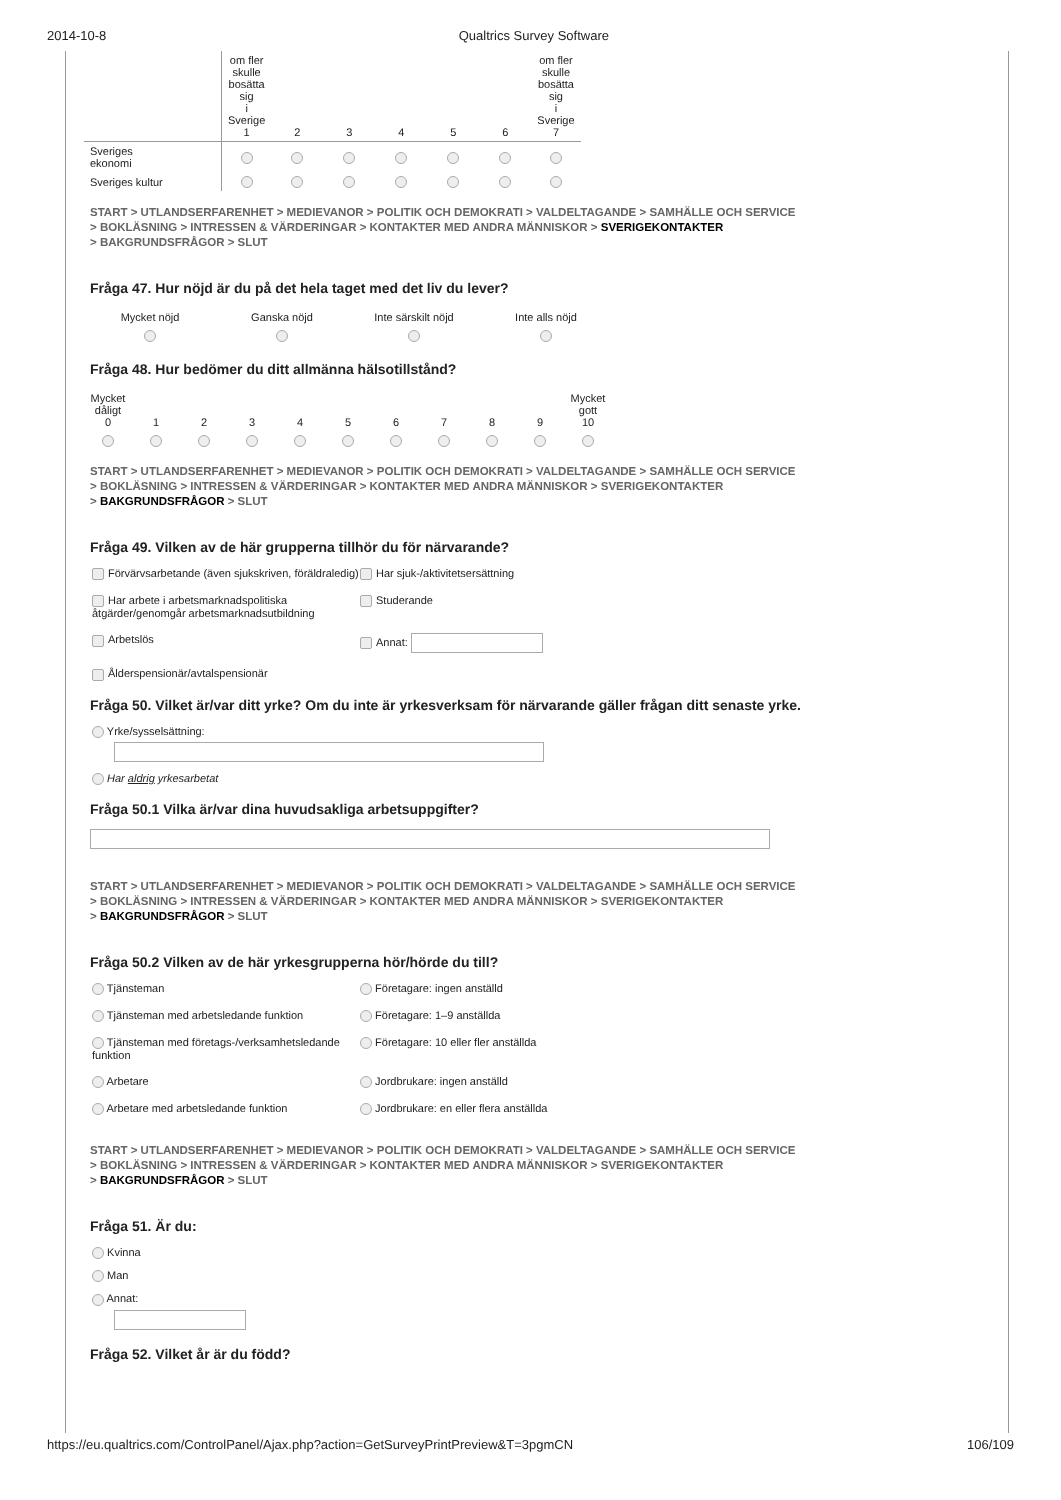2014-10-8 Qualtrics Survey Software
| | om fler skulle bosätta sig i Sverige 1 | 2 | 3 | 4 | 5 | 6 | om fler skulle bosätta sig i Sverige 7 |
| --- | --- | --- | --- | --- | --- | --- | --- |
| Sveriges ekonomi | | | | | | | |
| Sveriges kultur | | | | | | | |
START > UTLANDSERFARENHET > MEDIEVANOR > POLITIK OCH DEMOKRATI > VALDELTAGANDE > SAMHÄLLE OCH SERVICE
> BOKLÄSNING > INTRESSEN & VÄRDERINGAR > KONTAKTER MED ANDRA MÄNNISKOR > SVERIGEKONTAKTER
> BAKGRUNDSFRÅGOR > SLUT
Fråga 47. Hur nöjd är du på det hela taget med det liv du lever?
| Mycket nöjd | Ganska nöjd | Inte särskilt nöjd | Inte alls nöjd |
Fråga 48. Hur bedömer du ditt allmänna hälsotillstånd?
| Mycket dåligt 0 | 1 | 2 | 3 | 4 | 5 | 6 | 7 | 8 | 9 | Mycket gott 10 |
START > UTLANDSERFARENHET > MEDIEVANOR > POLITIK OCH DEMOKRATI > VALDELTAGANDE > SAMHÄLLE OCH SERVICE
> BOKLÄSNING > INTRESSEN & VÄRDERINGAR > KONTAKTER MED ANDRA MÄNNISKOR > SVERIGEKONTAKTER
> BAKGRUNDSFRÅGOR > SLUT
Fråga 49. Vilken av de här grupperna tillhör du för närvarande?
Förvärvsarbetande (även sjukskriven, föräldraledig)
Har sjuk-/aktivitetsersättning
Har arbete i arbetsmarknadspolitiska åtgärder/genomgår arbetsmarknadsutbildning
Studerande
Arbetslös
Annat:
Ålderspensionär/avtalspensionär
Fråga 50. Vilket är/var ditt yrke? Om du inte är yrkesverksam för närvarande gäller frågan ditt senaste yrke.
Yrke/sysselsättning:
Har aldrig yrkesarbetat
Fråga 50.1 Vilka är/var dina huvudsakliga arbetsuppgifter?
START > UTLANDSERFARENHET > MEDIEVANOR > POLITIK OCH DEMOKRATI > VALDELTAGANDE > SAMHÄLLE OCH SERVICE
> BOKLÄSNING > INTRESSEN & VÄRDERINGAR > KONTAKTER MED ANDRA MÄNNISKOR > SVERIGEKONTAKTER
> BAKGRUNDSFRÅGOR > SLUT
Fråga 50.2 Vilken av de här yrkesgrupperna hör/hörde du till?
Tjänsteman
Företagare: ingen anställd
Tjänsteman med arbetsledande funktion
Företagare: 1–9 anställda
Tjänsteman med företags-/verksamhetsledande funktion
Företagare: 10 eller fler anställda
Arbetare
Jordbrukare: ingen anställd
Arbetare med arbetsledande funktion
Jordbrukare: en eller flera anställda
START > UTLANDSERFARENHET > MEDIEVANOR > POLITIK OCH DEMOKRATI > VALDELTAGANDE > SAMHÄLLE OCH SERVICE
> BOKLÄSNING > INTRESSEN & VÄRDERINGAR > KONTAKTER MED ANDRA MÄNNISKOR > SVERIGEKONTAKTER
> BAKGRUNDSFRÅGOR > SLUT
Fråga 51. Är du:
Kvinna
Man
Annat:
Fråga 52. Vilket år är du född?
https://eu.qualtrics.com/ControlPanel/Ajax.php?action=GetSurveyPrintPreview&T=3pgmCN 106/109